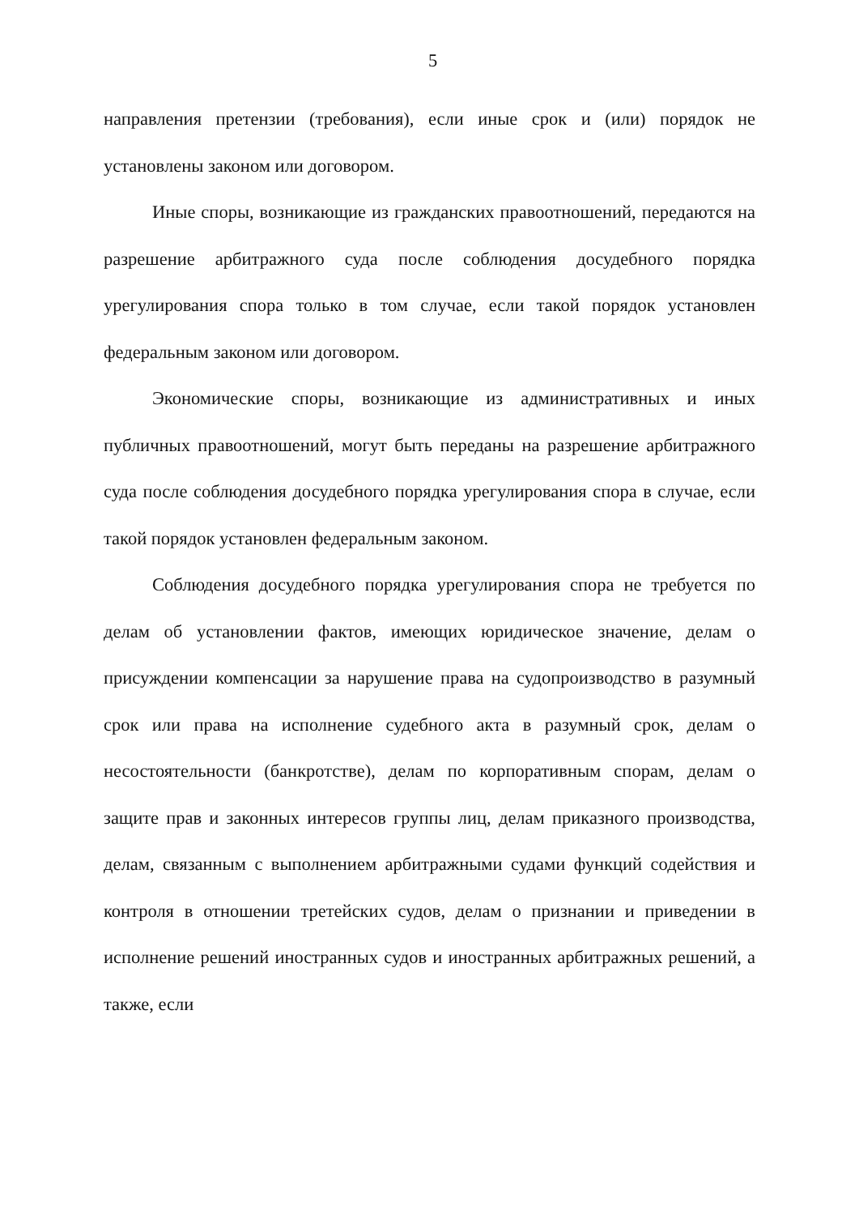5
направления претензии (требования), если иные срок и (или) порядок не установлены законом или договором.
Иные споры, возникающие из гражданских правоотношений, передаются на разрешение арбитражного суда после соблюдения досудебного порядка урегулирования спора только в том случае, если такой порядок установлен федеральным законом или договором.
Экономические споры, возникающие из административных и иных публичных правоотношений, могут быть переданы на разрешение арбитражного суда после соблюдения досудебного порядка урегулирования спора в случае, если такой порядок установлен федеральным законом.
Соблюдения досудебного порядка урегулирования спора не требуется по делам об установлении фактов, имеющих юридическое значение, делам о присуждении компенсации за нарушение права на судопроизводство в разумный срок или права на исполнение судебного акта в разумный срок, делам о несостоятельности (банкротстве), делам по корпоративным спорам, делам о защите прав и законных интересов группы лиц, делам приказного производства, делам, связанным с выполнением арбитражными судами функций содействия и контроля в отношении третейских судов, делам о признании и приведении в исполнение решений иностранных судов и иностранных арбитражных решений, а также, если